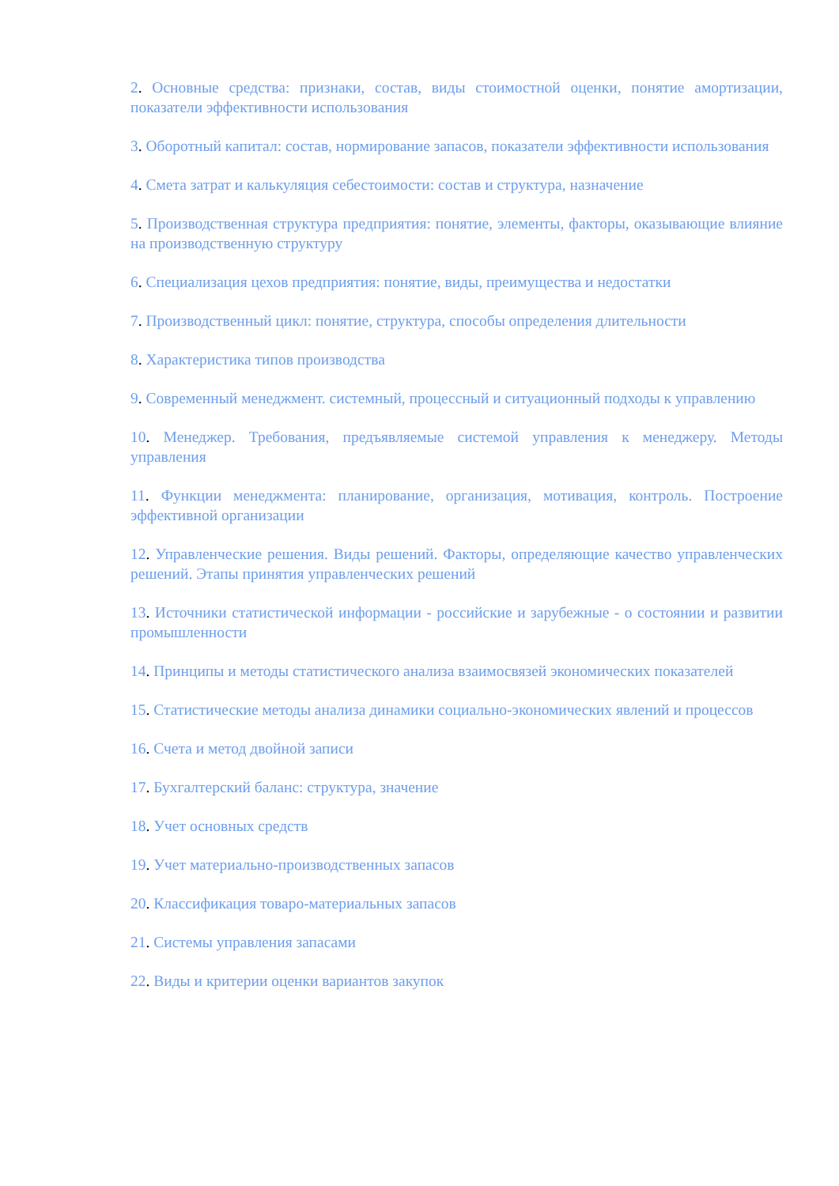2. Основные средства: признаки, состав, виды стоимостной оценки, понятие амортизации, показатели эффективности использования
3. Оборотный капитал: состав, нормирование запасов, показатели эффективности использования
4. Смета затрат и калькуляция себестоимости: состав и структура, назначение
5. Производственная структура предприятия: понятие, элементы, факторы, оказывающие влияние на производственную структуру
6. Специализация цехов предприятия: понятие, виды, преимущества и недостатки
7. Производственный цикл: понятие, структура, способы определения длительности
8. Характеристика типов производства
9. Современный менеджмент. системный, процессный и ситуационный подходы к управлению
10. Менеджер. Требования, предъявляемые системой управления к менеджеру. Методы управления
11. Функции менеджмента: планирование, организация, мотивация, контроль. Построение эффективной организации
12. Управленческие решения. Виды решений. Факторы, определяющие качество управленческих решений. Этапы принятия управленческих решений
13. Источники статистической информации - российские и зарубежные - о состоянии и развитии промышленности
14. Принципы и методы статистического анализа взаимосвязей экономических показателей
15. Статистические методы анализа динамики социально-экономических явлений и процессов
16. Счета и метод двойной записи
17. Бухгалтерский баланс: структура, значение
18. Учет основных средств
19. Учет материально-производственных запасов
20. Классификация товаро-материальных запасов
21. Системы управления запасами
22. Виды и критерии оценки вариантов закупок